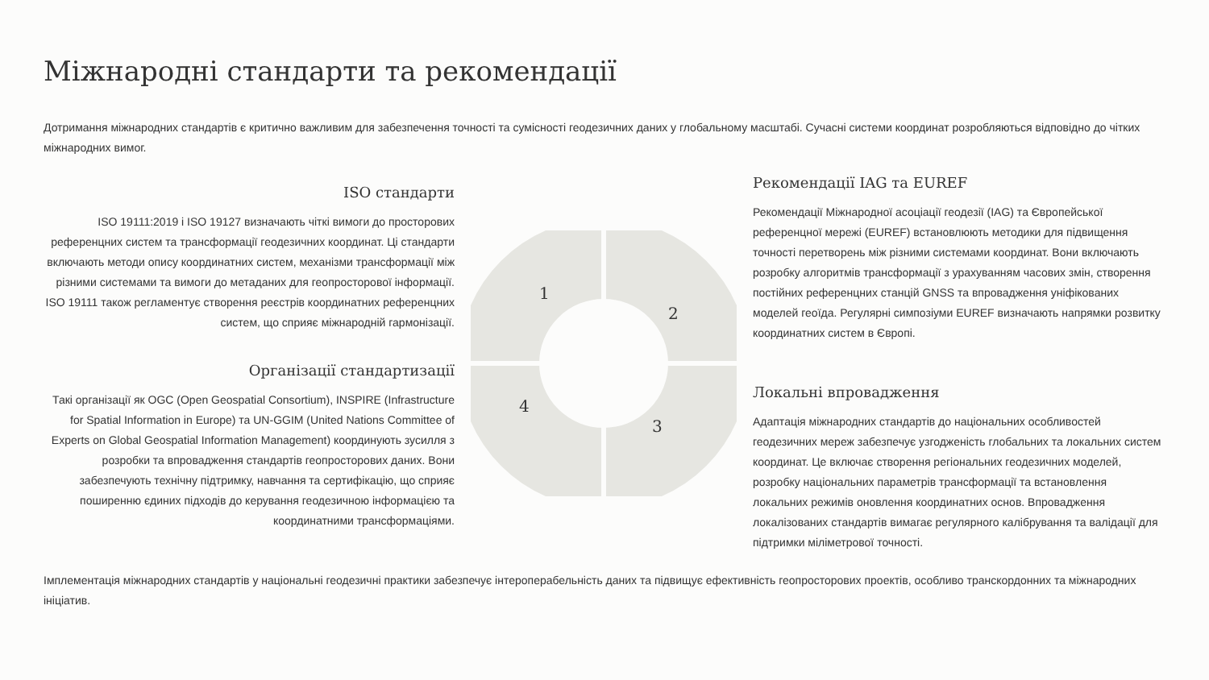Міжнародні стандарти та рекомендації
Дотримання міжнародних стандартів є критично важливим для забезпечення точності та сумісності геодезичних даних у глобальному масштабі. Сучасні системи координат розробляються відповідно до чітких міжнародних вимог.
ISO стандарти
ISO 19111:2019 і ISO 19127 визначають чіткі вимоги до просторових референцних систем та трансформації геодезичних координат. Ці стандарти включають методи опису координатних систем, механізми трансформації між різними системами та вимоги до метаданих для геопросторової інформації. ISO 19111 також регламентує створення реєстрів координатних референцних систем, що сприяє міжнародній гармонізації.
Організації стандартизації
Такі організації як OGC (Open Geospatial Consortium), INSPIRE (Infrastructure for Spatial Information in Europe) та UN-GGIM (United Nations Committee of Experts on Global Geospatial Information Management) координують зусилля з розробки та впровадження стандартів геопросторових даних. Вони забезпечують технічну підтримку, навчання та сертифікацію, що сприяє поширенню єдиних підходів до керування геодезичною інформацією та координатними трансформаціями.
1
2
3
4
Рекомендації IAG та EUREF
Рекомендації Міжнародної асоціації геодезії (IAG) та Європейської референцної мережі (EUREF) встановлюють методики для підвищення точності перетворень між різними системами координат. Вони включають розробку алгоритмів трансформації з урахуванням часових змін, створення постійних референцних станцій GNSS та впровадження уніфікованих моделей геоїда. Регулярні симпозіуми EUREF визначають напрямки розвитку координатних систем в Європі.
Локальні впровадження
Адаптація міжнародних стандартів до національних особливостей геодезичних мереж забезпечує узгодженість глобальних та локальних систем координат. Це включає створення регіональних геодезичних моделей, розробку національних параметрів трансформації та встановлення локальних режимів оновлення координатних основ. Впровадження локалізованих стандартів вимагає регулярного калібрування та валідації для підтримки міліметрової точності.
Імплементація міжнародних стандартів у національні геодезичні практики забезпечує інтероперабельність даних та підвищує ефективність геопросторових проектів, особливо транскордонних та міжнародних ініціатив.